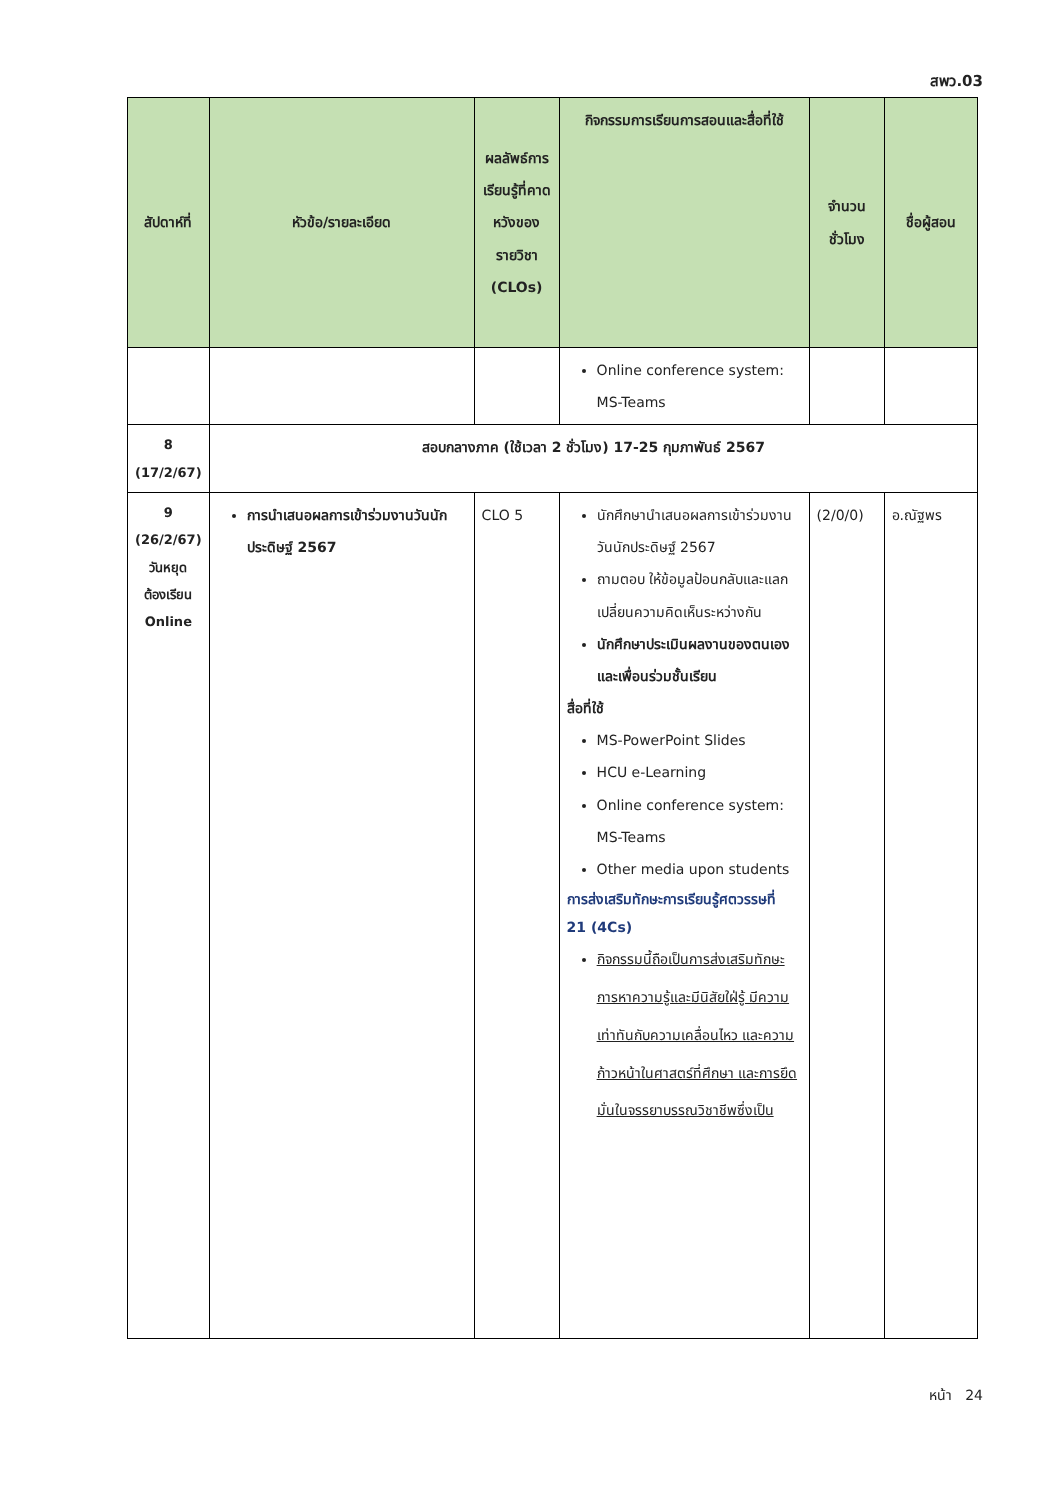สพว.03
| สัปดาห์ที่ | หัวข้อ/รายละเอียด | ผลลัพธ์การเรียนรู้ที่คาดหวังของรายวิชา (CLOs) | กิจกรรมการเรียนการสอนและสื่อที่ใช้ | จำนวนชั่วโมง | ชื่อผู้สอน |
| --- | --- | --- | --- | --- | --- |
| | | | Online conference system: MS-Teams | | |
| 8 (17/2/67) | สอบกลางภาค (ใช้เวลา 2 ชั่วโมง) 17-25 กุมภาพันธ์ 2567 | | | | |
| 9 (26/2/67) วันหยุด ต้องเรียน Online | การนำเสนอผลการเข้าร่วมงานวันนักประดิษฐ์ 2567 | CLO 5 | นักศึกษานำเสนอผลการเข้าร่วมงานวันนักประดิษฐ์ 2567 ถามตอบ ให้ข้อมูลป้อนกลับและแลกเปลี่ยนความคิดเห็นระหว่างกัน นักศึกษาประเมินผลงานของตนเองและเพื่อนร่วมชั้นเรียน สื่อที่ใช้ MS-PowerPoint Slides HCU e-Learning Online conference system: MS-Teams Other media upon students การส่งเสริมทักษะการเรียนรู้ศตวรรษที่ 21 (4Cs) กิจกรรมนี้ถือเป็นการส่งเสริมทักษะการหาความรู้และมีนิสัยใฝ่รู้ มีความเท่าทันกับความเคลื่อนไหว และความก้าวหน้าในศาสตร์ที่ศึกษา และการยึดมั่นในจรรยาบรรณวิชาชีพซึ่งเป็น | (2/0/0) | อ.ณัฐพร |
หน้า 24